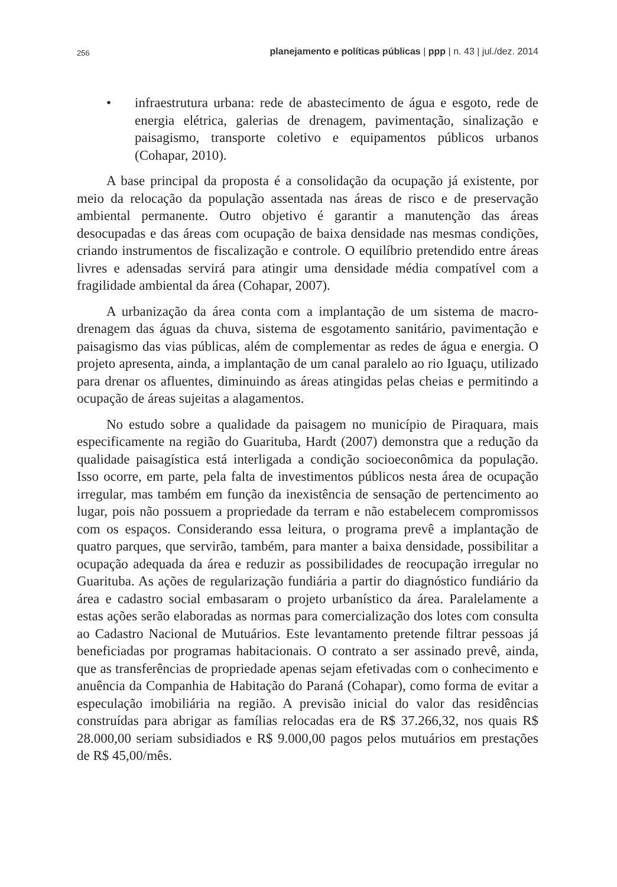256 planejamento e políticas públicas | ppp | n. 43 | jul./dez. 2014
• infraestrutura urbana: rede de abastecimento de água e esgoto, rede de energia elétrica, galerias de drenagem, pavimentação, sinalização e paisagismo, transporte coletivo e equipamentos públicos urbanos (Cohapar, 2010).
A base principal da proposta é a consolidação da ocupação já existente, por meio da relocação da população assentada nas áreas de risco e de preservação ambiental permanente. Outro objetivo é garantir a manutenção das áreas desocupadas e das áreas com ocupação de baixa densidade nas mesmas condições, criando instrumentos de fiscalização e controle. O equilíbrio pretendido entre áreas livres e adensadas servirá para atingir uma densidade média compatível com a fragilidade ambiental da área (Cohapar, 2007).
A urbanização da área conta com a implantação de um sistema de macro-drenagem das águas da chuva, sistema de esgotamento sanitário, pavimentação e paisagismo das vias públicas, além de complementar as redes de água e energia. O projeto apresenta, ainda, a implantação de um canal paralelo ao rio Iguaçu, utilizado para drenar os afluentes, diminuindo as áreas atingidas pelas cheias e permitindo a ocupação de áreas sujeitas a alagamentos.
No estudo sobre a qualidade da paisagem no município de Piraquara, mais especificamente na região do Guarituba, Hardt (2007) demonstra que a redução da qualidade paisagística está interligada a condição socioeconômica da população. Isso ocorre, em parte, pela falta de investimentos públicos nesta área de ocupação irregular, mas também em função da inexistência de sensação de pertencimento ao lugar, pois não possuem a propriedade da terram e não estabelecem compromissos com os espaços. Considerando essa leitura, o programa prevê a implantação de quatro parques, que servirão, também, para manter a baixa densidade, possibilitar a ocupação adequada da área e reduzir as possibilidades de reocupação irregular no Guarituba. As ações de regularização fundiária a partir do diagnóstico fundiário da área e cadastro social embasaram o projeto urbanístico da área. Paralelamente a estas ações serão elaboradas as normas para comercialização dos lotes com consulta ao Cadastro Nacional de Mutuários. Este levantamento pretende filtrar pessoas já beneficiadas por programas habitacionais. O contrato a ser assinado prevê, ainda, que as transferências de propriedade apenas sejam efetivadas com o conhecimento e anuência da Companhia de Habitação do Paraná (Cohapar), como forma de evitar a especulação imobiliária na região. A previsão inicial do valor das residências construídas para abrigar as famílias relocadas era de R$ 37.266,32, nos quais R$ 28.000,00 seriam subsidiados e R$ 9.000,00 pagos pelos mutuários em prestações de R$ 45,00/mês.